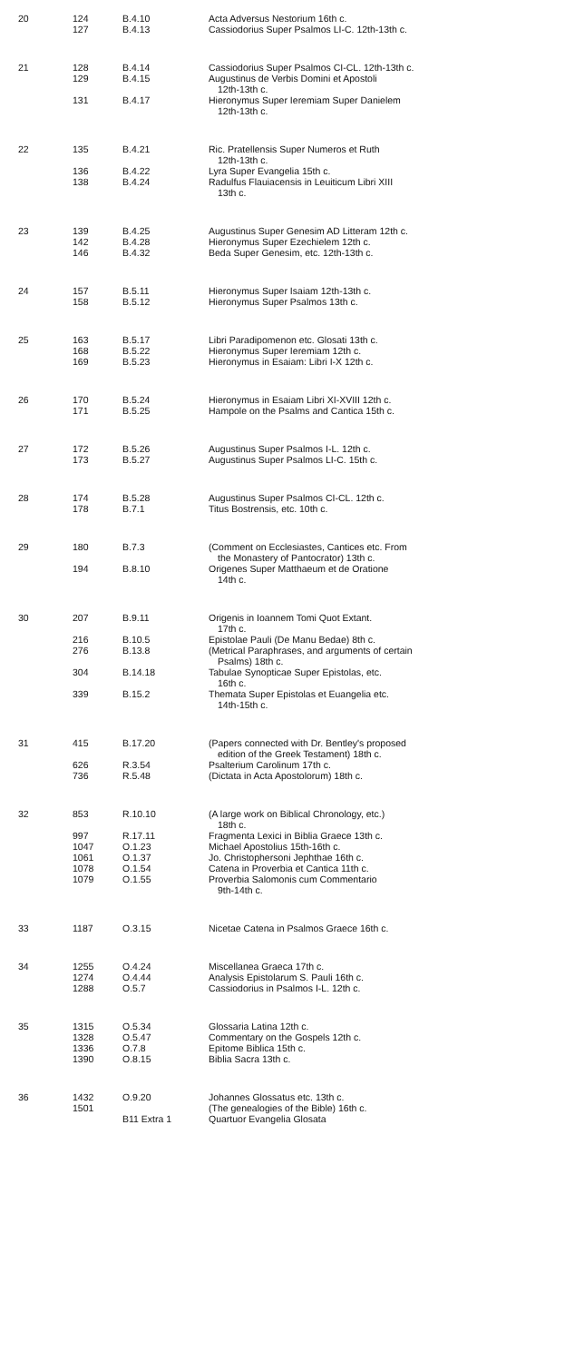| 20 | 124 | B.4.10 | Acta Adversus Nestorium 16th c. |
| | 127 | B.4.13 | Cassiodorius Super Psalmos LI-C. 12th-13th c. |
| 21 | 128 | B.4.14 | Cassiodorius Super Psalmos CI-CL. 12th-13th c. |
| | 129 | B.4.15 | Augustinus de Verbis Domini et Apostoli 12th-13th c. |
| | 131 | B.4.17 | Hieronymus Super Ieremiam Super Danielem 12th-13th c. |
| 22 | 135 | B.4.21 | Ric. Pratellensis Super Numeros et Ruth 12th-13th c. |
| | 136 | B.4.22 | Lyra Super Evangelia 15th c. |
| | 138 | B.4.24 | Radulfus Flauiacensis in Leuiticum Libri XIII 13th c. |
| 23 | 139 | B.4.25 | Augustinus Super Genesim AD Litteram 12th c. |
| | 142 | B.4.28 | Hieronymus Super Ezechielem 12th c. |
| | 146 | B.4.32 | Beda Super Genesim, etc. 12th-13th c. |
| 24 | 157 | B.5.11 | Hieronymus Super Isaiam 12th-13th c. |
| | 158 | B.5.12 | Hieronymus Super Psalmos 13th c. |
| 25 | 163 | B.5.17 | Libri Paradipomenon etc. Glosati 13th c. |
| | 168 | B.5.22 | Hieronymus Super Ieremiam 12th c. |
| | 169 | B.5.23 | Hieronymus in Esaiam: Libri I-X 12th c. |
| 26 | 170 | B.5.24 | Hieronymus in Esaiam Libri XI-XVIII 12th c. |
| | 171 | B.5.25 | Hampole on the Psalms and Cantica 15th c. |
| 27 | 172 | B.5.26 | Augustinus Super Psalmos I-L. 12th c. |
| | 173 | B.5.27 | Augustinus Super Psalmos LI-C. 15th c. |
| 28 | 174 | B.5.28 | Augustinus Super Psalmos CI-CL. 12th c. |
| | 178 | B.7.1 | Titus Bostrensis, etc. 10th c. |
| 29 | 180 | B.7.3 | (Comment on Ecclesiastes, Cantices etc. From the Monastery of Pantocrator) 13th c. |
| | 194 | B.8.10 | Origenes Super Matthaeum et de Oratione 14th c. |
| 30 | 207 | B.9.11 | Origenis in Ioannem Tomi Quot Extant. 17th c. |
| | 216 | B.10.5 | Epistolae Pauli (De Manu Bedae) 8th c. |
| | 276 | B.13.8 | (Metrical Paraphrases, and arguments of certain Psalms) 18th c. |
| | 304 | B.14.18 | Tabulae Synopticae Super Epistolas, etc. 16th c. |
| | 339 | B.15.2 | Themata Super Epistolas et Euangelia etc. 14th-15th c. |
| 31 | 415 | B.17.20 | (Papers connected with Dr. Bentley's proposed edition of the Greek Testament) 18th c. |
| | 626 | R.3.54 | Psalterium Carolinum 17th c. |
| | 736 | R.5.48 | (Dictata in Acta Apostolorum) 18th c. |
| 32 | 853 | R.10.10 | (A large work on Biblical Chronology, etc.) 18th c. |
| | 997 | R.17.11 | Fragmenta Lexici in Biblia Graece 13th c. |
| | 1047 | O.1.23 | Michael Apostolius 15th-16th c. |
| | 1061 | O.1.37 | Jo. Christophersoni Jephthae 16th c. |
| | 1078 | O.1.54 | Catena in Proverbia et Cantica 11th c. |
| | 1079 | O.1.55 | Proverbia Salomonis cum Commentario 9th-14th c. |
| 33 | 1187 | O.3.15 | Nicetae Catena in Psalmos Graece 16th c. |
| 34 | 1255 | O.4.24 | Miscellanea Graeca 17th c. |
| | 1274 | O.4.44 | Analysis Epistolarum S. Pauli 16th c. |
| | 1288 | O.5.7 | Cassiodorius in Psalmos I-L. 12th c. |
| 35 | 1315 | O.5.34 | Glossaria Latina 12th c. |
| | 1328 | O.5.47 | Commentary on the Gospels 12th c. |
| | 1336 | O.7.8 | Epitome Biblica 15th c. |
| | 1390 | O.8.15 | Biblia Sacra 13th c. |
| 36 | 1432 | O.9.20 | Johannes Glossatus etc. 13th c. |
| | 1501 | | (The genealogies of the Bible) 16th c. |
| | | B11 Extra 1 | Quartuor Evangelia Glosata |